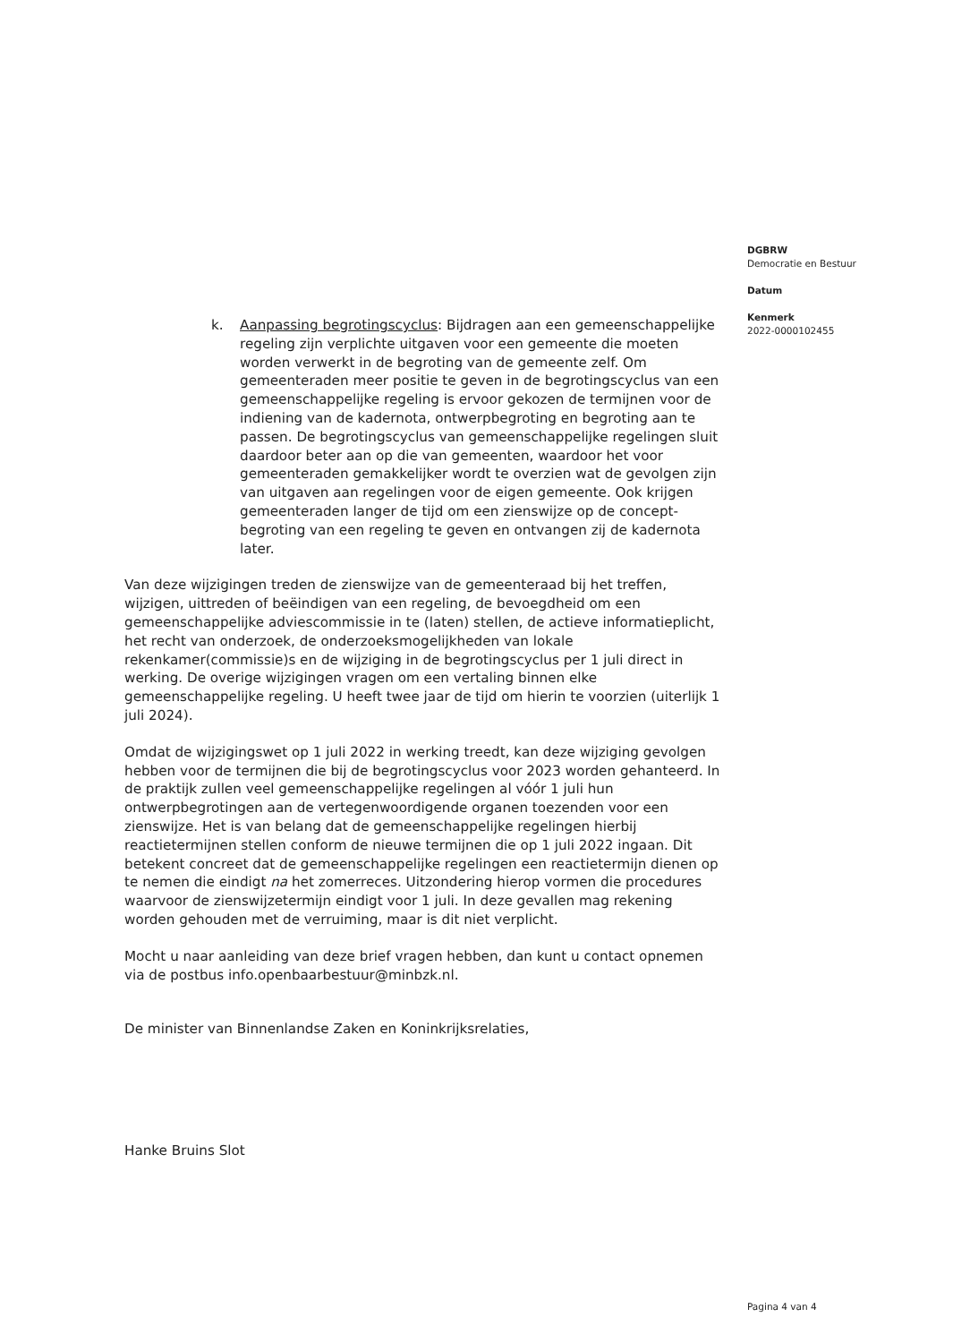DGBRW
Democratie en Bestuur
Datum
Kenmerk
2022-0000102455
k. Aanpassing begrotingscyclus: Bijdragen aan een gemeenschappelijke regeling zijn verplichte uitgaven voor een gemeente die moeten worden verwerkt in de begroting van de gemeente zelf. Om gemeenteraden meer positie te geven in de begrotingscyclus van een gemeenschappelijke regeling is ervoor gekozen de termijnen voor de indiening van de kadernota, ontwerpbegroting en begroting aan te passen. De begrotingscyclus van gemeenschappelijke regelingen sluit daardoor beter aan op die van gemeenten, waardoor het voor gemeenteraden gemakkelijker wordt te overzien wat de gevolgen zijn van uitgaven aan regelingen voor de eigen gemeente. Ook krijgen gemeenteraden langer de tijd om een zienswijze op de concept-begroting van een regeling te geven en ontvangen zij de kadernota later.
Van deze wijzigingen treden de zienswijze van de gemeenteraad bij het treffen, wijzigen, uittreden of beëindigen van een regeling, de bevoegdheid om een gemeenschappelijke adviescommissie in te (laten) stellen, de actieve informatieplicht, het recht van onderzoek, de onderzoeksmogelijkheden van lokale rekenkamer(commissie)s en de wijziging in de begrotingscyclus per 1 juli direct in werking. De overige wijzigingen vragen om een vertaling binnen elke gemeenschappelijke regeling. U heeft twee jaar de tijd om hierin te voorzien (uiterlijk 1 juli 2024).
Omdat de wijzigingswet op 1 juli 2022 in werking treedt, kan deze wijziging gevolgen hebben voor de termijnen die bij de begrotingscyclus voor 2023 worden gehanteerd. In de praktijk zullen veel gemeenschappelijke regelingen al vóór 1 juli hun ontwerpbegrotingen aan de vertegenwoordigende organen toezenden voor een zienswijze. Het is van belang dat de gemeenschappelijke regelingen hierbij reactietermijnen stellen conform de nieuwe termijnen die op 1 juli 2022 ingaan. Dit betekent concreet dat de gemeenschappelijke regelingen een reactietermijn dienen op te nemen die eindigt na het zomerreces. Uitzondering hierop vormen die procedures waarvoor de zienswijzetermijn eindigt voor 1 juli. In deze gevallen mag rekening worden gehouden met de verruiming, maar is dit niet verplicht.
Mocht u naar aanleiding van deze brief vragen hebben, dan kunt u contact opnemen via de postbus info.openbaarbestuur@minbzk.nl.
De minister van Binnenlandse Zaken en Koninkrijksrelaties,
Hanke Bruins Slot
Pagina 4 van 4